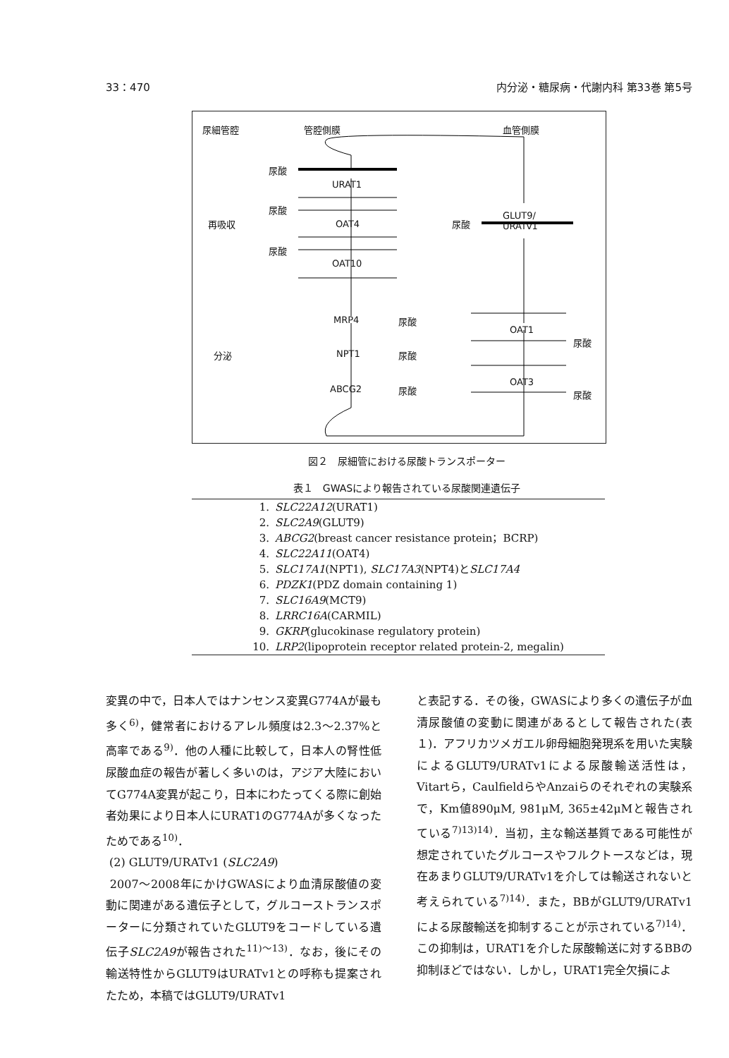33：470 内分泌・糖尿病・代謝内科 第33巻 第5号
尿細管腔 管腔側膜 血管側膜
尿酸
URAT1
尿酸
再吸収 OAT4 尿酸
GLUT9/
URATv1
尿酸
OAT10
MRP4 尿酸
OAT1
尿酸
分泌 NPT1 尿酸
OAT3
ABCG2 尿酸 尿酸
図２　尿細管における尿酸トランスポーター
表１　GWASにより報告されている尿酸関連遺伝子
| 1. | SLC22A12 (URAT1) |
| 2. | SLC2A9 (GLUT9) |
| 3. | ABCG2 (breast cancer resistance protein；BCRP) |
| 4. | SLC22A11 (OAT4) |
| 5. | SLC17A1 (NPT1), SLC17A3 (NPT4)と SLC17A4 |
| 6. | PDZK1 (PDZ domain containing 1) |
| 7. | SLC16A9 (MCT9) |
| 8. | LRRC16A (CARMIL) |
| 9. | GKRP (glucokinase regulatory protein) |
| 10. | LRP2 (lipoprotein receptor related protein-2, megalin) |
変異の中で，日本人ではナンセンス変異G774Aが最も多く<sup>6)</sup>，健常者におけるアレル頻度は2.3〜2.37%と高率である<sup>9)</sup>．他の人種に比較して，日本人の腎性低尿酸血症の報告が著しく多いのは，アジア大陸においてG774A変異が起こり，日本にわたってくる際に創始者効果により日本人にURAT1のG774Aが多くなったためである<sup>10)</sup>．
(2) GLUT9/URATv1 (SLC2A9)
2007〜2008年にかけGWASにより血清尿酸値の変動に関連がある遺伝子として，グルコーストランスポーターに分類されていたGLUT9をコードしている遺伝子SLC2A9が報告された<sup>11)〜13)</sup>．なお，後にその輸送特性からGLUT9はURATv1との呼称も提案されたため，本稿ではGLUT9/URATv1
と表記する．その後，GWASにより多くの遺伝子が血清尿酸値の変動に関連があるとして報告された(表１)．アフリカツメガエル卵母細胞発現系を用いた実験によるGLUT9/URATv1による尿酸輸送活性は，Vitartら，CaulfieldらやAnzaiらのそれぞれの実験系で，Km値890μM, 981μM, 365±42μMと報告されている<sup>7)13)14)</sup>．当初，主な輸送基質である可能性が想定されていたグルコースやフルクトースなどは，現在あまりGLUT9/URATv1を介しては輸送されないと考えられている<sup>7)14)</sup>．また，BBがGLUT9/URATv1による尿酸輸送を抑制することが示されている<sup>7)14)</sup>．この抑制は，URAT1を介した尿酸輸送に対するBBの抑制ほどではない．しかし，URAT1完全欠損によ